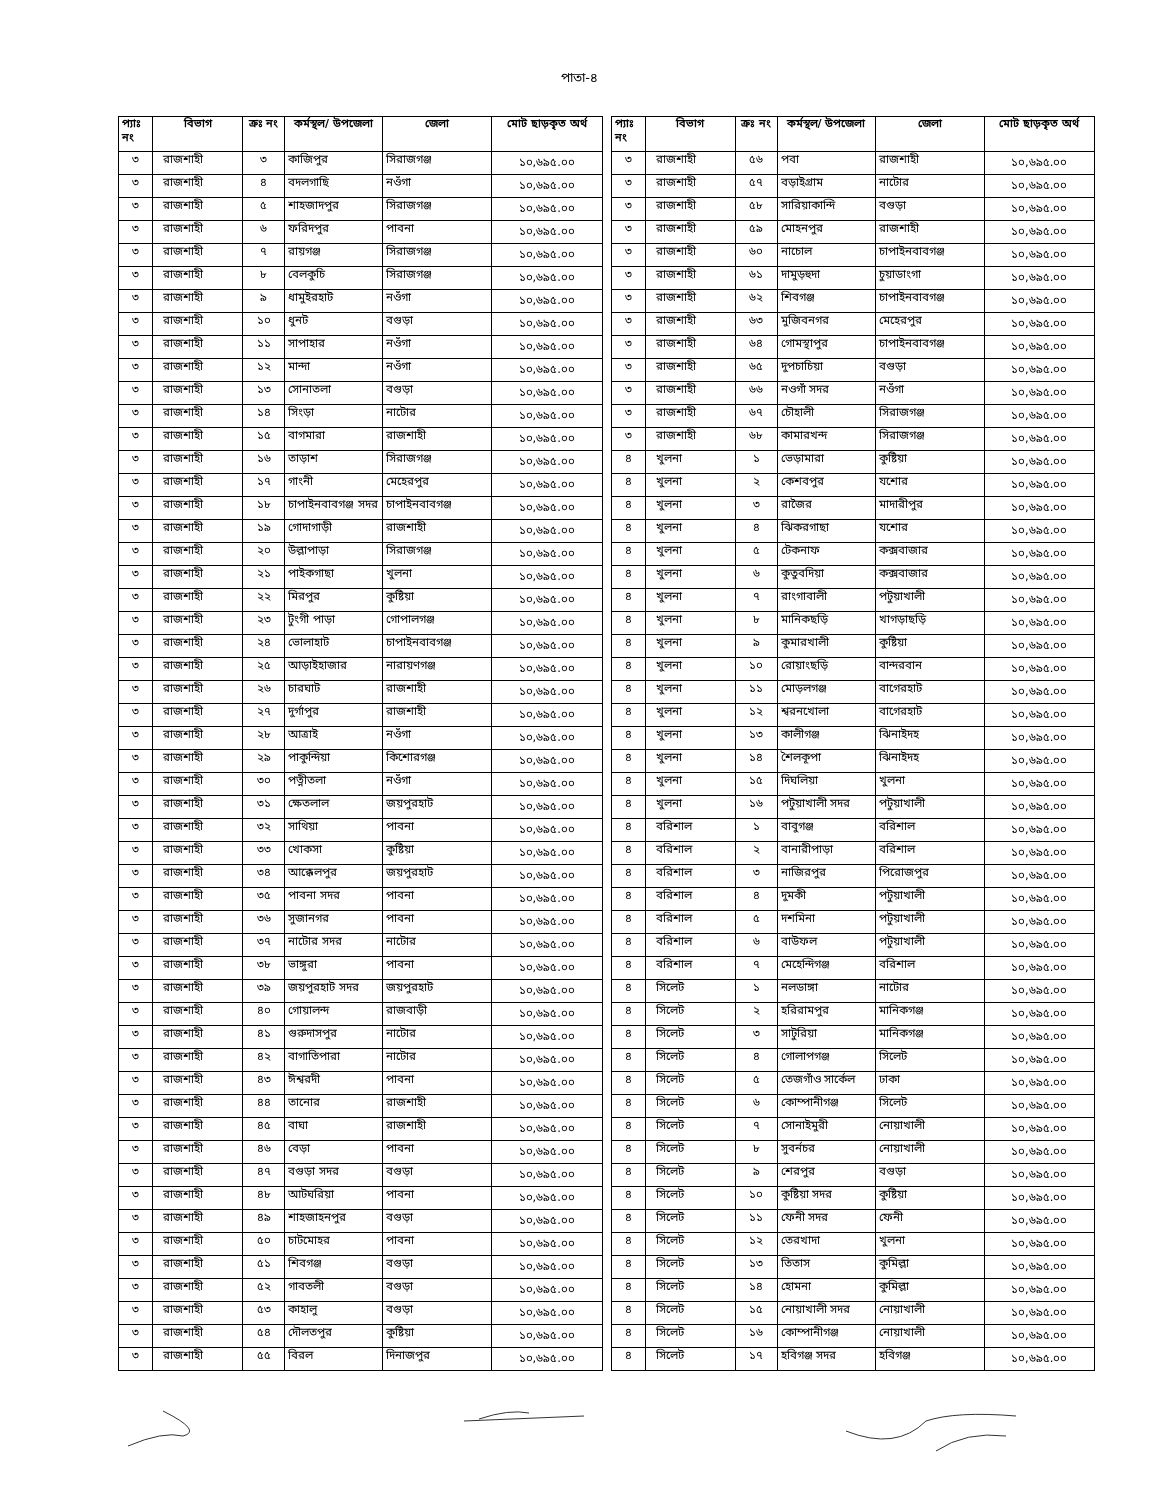পাতা-৪
| প্যাঃ নং | বিভাগ | ক্রঃ নং | কর্মস্থল/ উপজেলা | জেলা | মোট ছাড়কৃত অর্থ |
| --- | --- | --- | --- | --- | --- |
| ৩ | রাজশাহী | ৩ | কাজিপুর | সিরাজগঞ্জ | ১০,৬৯৫.০০ |
| ৩ | রাজশাহী | ৪ | বদলগাছি | নওঁগা | ১০,৬৯৫.০০ |
| ৩ | রাজশাহী | ৫ | শাহজাদপুর | সিরাজগঞ্জ | ১০,৬৯৫.০০ |
| ৩ | রাজশাহী | ৬ | ফরিদপুর | পাবনা | ১০,৬৯৫.০০ |
| ৩ | রাজশাহী | ৭ | রায়গঞ্জ | সিরাজগঞ্জ | ১০,৬৯৫.০০ |
| ৩ | রাজশাহী | ৮ | বেলকুচি | সিরাজগঞ্জ | ১০,৬৯৫.০০ |
| ৩ | রাজশাহী | ৯ | ধামুইরহাট | নওঁগা | ১০,৬৯৫.০০ |
| ৩ | রাজশাহী | ১০ | ধুনট | বগুড়া | ১০,৬৯৫.০০ |
| ৩ | রাজশাহী | ১১ | সাপাহার | নওঁগা | ১০,৬৯৫.০০ |
| ৩ | রাজশাহী | ১২ | মান্দা | নওঁগা | ১০,৬৯৫.০০ |
| ৩ | রাজশাহী | ১৩ | সোনাতলা | বগুড়া | ১০,৬৯৫.০০ |
| ৩ | রাজশাহী | ১৪ | সিংড়া | নাটোর | ১০,৬৯৫.০০ |
| ৩ | রাজশাহী | ১৫ | বাগমারা | রাজশাহী | ১০,৬৯৫.০০ |
| ৩ | রাজশাহী | ১৬ | তাড়াশ | সিরাজগঞ্জ | ১০,৬৯৫.০০ |
| ৩ | রাজশাহী | ১৭ | গাংনী | মেহেরপুর | ১০,৬৯৫.০০ |
| ৩ | রাজশাহী | ১৮ | চাপাইনবাবগঞ্জ সদর | চাপাইনবাবগঞ্জ | ১০,৬৯৫.০০ |
| ৩ | রাজশাহী | ১৯ | গোদাগাড়ী | রাজশাহী | ১০,৬৯৫.০০ |
| ৩ | রাজশাহী | ২০ | উল্লাপাড়া | সিরাজগঞ্জ | ১০,৬৯৫.০০ |
| ৩ | রাজশাহী | ২১ | পাইকগাছা | খুলনা | ১০,৬৯৫.০০ |
| ৩ | রাজশাহী | ২২ | মিরপুর | কুষ্টিয়া | ১০,৬৯৫.০০ |
| ৩ | রাজশাহী | ২৩ | টুংগী পাড়া | গোপালগঞ্জ | ১০,৬৯৫.০০ |
| ৩ | রাজশাহী | ২৪ | ভোলাহাট | চাপাইনবাবগঞ্জ | ১০,৬৯৫.০০ |
| ৩ | রাজশাহী | ২৫ | আড়াইহাজার | নারায়ণগঞ্জ | ১০,৬৯৫.০০ |
| ৩ | রাজশাহী | ২৬ | চারঘাট | রাজশাহী | ১০,৬৯৫.০০ |
| ৩ | রাজশাহী | ২৭ | দুর্গাপুর | রাজশাহী | ১০,৬৯৫.০০ |
| ৩ | রাজশাহী | ২৮ | আত্রাই | নওঁগা | ১০,৬৯৫.০০ |
| ৩ | রাজশাহী | ২৯ | পাকুন্দিয়া | কিশোরগঞ্জ | ১০,৬৯৫.০০ |
| ৩ | রাজশাহী | ৩০ | পত্নীতলা | নওঁগা | ১০,৬৯৫.০০ |
| ৩ | রাজশাহী | ৩১ | ক্ষেতলাল | জয়পুরহাট | ১০,৬৯৫.০০ |
| ৩ | রাজশাহী | ৩২ | সাথিয়া | পাবনা | ১০,৬৯৫.০০ |
| ৩ | রাজশাহী | ৩৩ | খোকসা | কুষ্টিয়া | ১০,৬৯৫.০০ |
| ৩ | রাজশাহী | ৩৪ | আক্কেলপুর | জয়পুরহাট | ১০,৬৯৫.০০ |
| ৩ | রাজশাহী | ৩৫ | পাবনা সদর | পাবনা | ১০,৬৯৫.০০ |
| ৩ | রাজশাহী | ৩৬ | সুজানগর | পাবনা | ১০,৬৯৫.০০ |
| ৩ | রাজশাহী | ৩৭ | নাটোর সদর | নাটোর | ১০,৬৯৫.০০ |
| ৩ | রাজশাহী | ৩৮ | ভাঙ্গুরা | পাবনা | ১০,৬৯৫.০০ |
| ৩ | রাজশাহী | ৩৯ | জয়পুরহাট সদর | জয়পুরহাট | ১০,৬৯৫.০০ |
| ৩ | রাজশাহী | ৪০ | গোয়ালন্দ | রাজবাড়ী | ১০,৬৯৫.০০ |
| ৩ | রাজশাহী | ৪১ | গুরুদাসপুর | নাটোর | ১০,৬৯৫.০০ |
| ৩ | রাজশাহী | ৪২ | বাগাতিপারা | নাটোর | ১০,৬৯৫.০০ |
| ৩ | রাজশাহী | ৪৩ | ঈশ্বরদী | পাবনা | ১০,৬৯৫.০০ |
| ৩ | রাজশাহী | ৪৪ | তানোর | রাজশাহী | ১০,৬৯৫.০০ |
| ৩ | রাজশাহী | ৪৫ | বাঘা | রাজশাহী | ১০,৬৯৫.০০ |
| ৩ | রাজশাহী | ৪৬ | বেড়া | পাবনা | ১০,৬৯৫.০০ |
| ৩ | রাজশাহী | ৪৭ | বগুড়া সদর | বগুড়া | ১০,৬৯৫.০০ |
| ৩ | রাজশাহী | ৪৮ | আটঘরিয়া | পাবনা | ১০,৬৯৫.০০ |
| ৩ | রাজশাহী | ৪৯ | শাহজাহনপুর | বগুড়া | ১০,৬৯৫.০০ |
| ৩ | রাজশাহী | ৫০ | চাটমোহর | পাবনা | ১০,৬৯৫.০০ |
| ৩ | রাজশাহী | ৫১ | শিবগঞ্জ | বগুড়া | ১০,৬৯৫.০০ |
| ৩ | রাজশাহী | ৫২ | গাবতলী | বগুড়া | ১০,৬৯৫.০০ |
| ৩ | রাজশাহী | ৫৩ | কাহালু | বগুড়া | ১০,৬৯৫.০০ |
| ৩ | রাজশাহী | ৫৪ | দৌলতপুর | কুষ্টিয়া | ১০,৬৯৫.০০ |
| ৩ | রাজশাহী | ৫৫ | বিরল | দিনাজপুর | ১০,৬৯৫.০০ |
| প্যাঃ নং | বিভাগ | ক্রঃ নং | কর্মস্থল/ উপজেলা | জেলা | মোট ছাড়কৃত অর্থ |
| --- | --- | --- | --- | --- | --- |
| ৩ | রাজশাহী | ৫৬ | পবা | রাজশাহী | ১০,৬৯৫.০০ |
| ৩ | রাজশাহী | ৫৭ | বড়াইগ্রাম | নাটোর | ১০,৬৯৫.০০ |
| ৩ | রাজশাহী | ৫৮ | সারিয়াকান্দি | বগুড়া | ১০,৬৯৫.০০ |
| ৩ | রাজশাহী | ৫৯ | মোহনপুর | রাজশাহী | ১০,৬৯৫.০০ |
| ৩ | রাজশাহী | ৬০ | নাচোল | চাপাইনবাবগঞ্জ | ১০,৬৯৫.০০ |
| ৩ | রাজশাহী | ৬১ | দামুড়হুদা | চুয়াডাংগা | ১০,৬৯৫.০০ |
| ৩ | রাজশাহী | ৬২ | শিবগঞ্জ | চাপাইনবাবগঞ্জ | ১০,৬৯৫.০০ |
| ৩ | রাজশাহী | ৬৩ | মুজিবনগর | মেহেরপুর | ১০,৬৯৫.০০ |
| ৩ | রাজশাহী | ৬৪ | গোমস্থাপুর | চাপাইনবাবগঞ্জ | ১০,৬৯৫.০০ |
| ৩ | রাজশাহী | ৬৫ | দুপচাচিয়া | বগুড়া | ১০,৬৯৫.০০ |
| ৩ | রাজশাহী | ৬৬ | নওগাঁ সদর | নওঁগা | ১০,৬৯৫.০০ |
| ৩ | রাজশাহী | ৬৭ | চৌহালী | সিরাজগঞ্জ | ১০,৬৯৫.০০ |
| ৩ | রাজশাহী | ৬৮ | কামারখন্দ | সিরাজগঞ্জ | ১০,৬৯৫.০০ |
| ৪ | খুলনা | ১ | ভেড়ামারা | কুষ্টিয়া | ১০,৬৯৫.০০ |
| ৪ | খুলনা | ২ | কেশবপুর | যশোর | ১০,৬৯৫.০০ |
| ৪ | খুলনা | ৩ | রাজৈর | মাদারীপুর | ১০,৬৯৫.০০ |
| ৪ | খুলনা | ৪ | ঝিকরগাছা | যশোর | ১০,৬৯৫.০০ |
| ৪ | খুলনা | ৫ | টেকনাফ | কক্সবাজার | ১০,৬৯৫.০০ |
| ৪ | খুলনা | ৬ | কুতুবদিয়া | কক্সবাজার | ১০,৬৯৫.০০ |
| ৪ | খুলনা | ৭ | রাংগাবালী | পটুয়াখালী | ১০,৬৯৫.০০ |
| ৪ | খুলনা | ৮ | মানিকছড়ি | খাগড়াছড়ি | ১০,৬৯৫.০০ |
| ৪ | খুলনা | ৯ | কুমারখালী | কুষ্টিয়া | ১০,৬৯৫.০০ |
| ৪ | খুলনা | ১০ | রোয়াংছড়ি | বান্দরবান | ১০,৬৯৫.০০ |
| ৪ | খুলনা | ১১ | মোড়লগঞ্জ | বাগেরহাট | ১০,৬৯৫.০০ |
| ৪ | খুলনা | ১২ | শ্বরনখোলা | বাগেরহাট | ১০,৬৯৫.০০ |
| ৪ | খুলনা | ১৩ | কালীগঞ্জ | ঝিনাইদহ | ১০,৬৯৫.০০ |
| ৪ | খুলনা | ১৪ | শৈলকূপা | ঝিনাইদহ | ১০,৬৯৫.০০ |
| ৪ | খুলনা | ১৫ | দিঘলিয়া | খুলনা | ১০,৬৯৫.০০ |
| ৪ | খুলনা | ১৬ | পটুয়াখালী সদর | পটুয়াখালী | ১০,৬৯৫.০০ |
| ৪ | বরিশাল | ১ | বাবুগঞ্জ | বরিশাল | ১০,৬৯৫.০০ |
| ৪ | বরিশাল | ২ | বানারীপাড়া | বরিশাল | ১০,৬৯৫.০০ |
| ৪ | বরিশাল | ৩ | নাজিরপুর | পিরোজপুর | ১০,৬৯৫.০০ |
| ৪ | বরিশাল | ৪ | দুমকী | পটুয়াখালী | ১০,৬৯৫.০০ |
| ৪ | বরিশাল | ৫ | দশমিনা | পটুয়াখালী | ১০,৬৯৫.০০ |
| ৪ | বরিশাল | ৬ | বাউফল | পটুয়াখালী | ১০,৬৯৫.০০ |
| ৪ | বরিশাল | ৭ | মেহেন্দিগঞ্জ | বরিশাল | ১০,৬৯৫.০০ |
| ৪ | সিলেট | ১ | নলডাঙ্গা | নাটোর | ১০,৬৯৫.০০ |
| ৪ | সিলেট | ২ | হরিরামপুর | মানিকগঞ্জ | ১০,৬৯৫.০০ |
| ৪ | সিলেট | ৩ | সাটুরিয়া | মানিকগঞ্জ | ১০,৬৯৫.০০ |
| ৪ | সিলেট | ৪ | গোলাপগঞ্জ | সিলেট | ১০,৬৯৫.০০ |
| ৪ | সিলেট | ৫ | তেজগাঁও সার্কেল | ঢাকা | ১০,৬৯৫.০০ |
| ৪ | সিলেট | ৬ | কোম্পানীগঞ্জ | সিলেট | ১০,৬৯৫.০০ |
| ৪ | সিলেট | ৭ | সোনাইমুরী | নোয়াখালী | ১০,৬৯৫.০০ |
| ৪ | সিলেট | ৮ | সুবর্নচর | নোয়াখালী | ১০,৬৯৫.০০ |
| ৪ | সিলেট | ৯ | শেরপুর | বগুড়া | ১০,৬৯৫.০০ |
| ৪ | সিলেট | ১০ | কুষ্টিয়া সদর | কুষ্টিয়া | ১০,৬৯৫.০০ |
| ৪ | সিলেট | ১১ | ফেনী সদর | ফেনী | ১০,৬৯৫.০০ |
| ৪ | সিলেট | ১২ | তেরখাদা | খুলনা | ১০,৬৯৫.০০ |
| ৪ | সিলেট | ১৩ | তিতাস | কুমিল্লা | ১০,৬৯৫.০০ |
| ৪ | সিলেট | ১৪ | হোমনা | কুমিল্লা | ১০,৬৯৫.০০ |
| ৪ | সিলেট | ১৫ | নোয়াখালী সদর | নোয়াখালী | ১০,৬৯৫.০০ |
| ৪ | সিলেট | ১৬ | কোম্পানীগঞ্জ | নোয়াখালী | ১০,৬৯৫.০০ |
| ৪ | সিলেট | ১৭ | হবিগঞ্জ সদর | হবিগঞ্জ | ১০,৬৯৫.০০ |